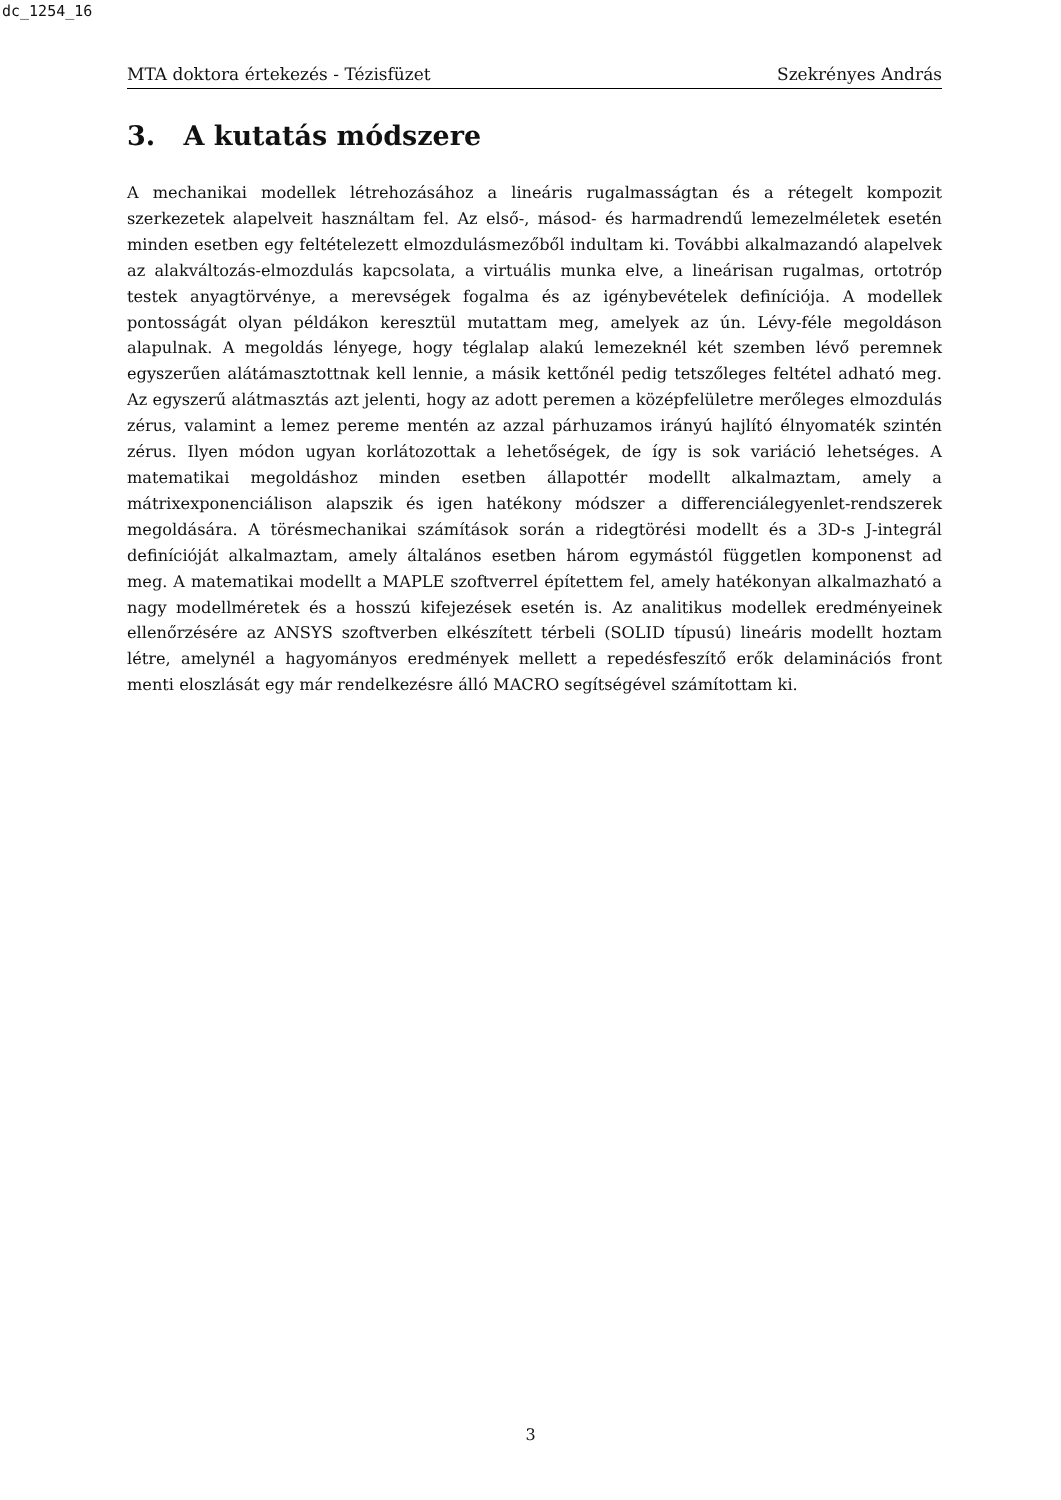dc_1254_16
MTA doktora értekezés - Tézisfüzet Szekrényes András
3. A kutatás módszere
A mechanikai modellek létrehozásához a lineáris rugalmasságtan és a rétegelt kompozit szerkezetek alapelveit használtam fel. Az első-, másod- és harmadrendű lemezelméletek esetén minden esetben egy feltételezett elmozdulásmezőből indultam ki. További alkalmazandó alapelvek az alakváltozás-elmozdulás kapcsolata, a virtuális munka elve, a lineárisan rugalmas, ortotróp testek anyagtörvénye, a merevségek fogalma és az igénybevételek definíciója. A modellek pontosságát olyan példákon keresztül mutattam meg, amelyek az ún. Lévy-féle megoldáson alapulnak. A megoldás lényege, hogy téglalap alakú lemezeknél két szemben lévő peremnek egyszerűen alátámasztottnak kell lennie, a másik kettőnél pedig tetszőleges feltétel adható meg. Az egyszerű alátmasztás azt jelenti, hogy az adott peremen a középfelületre merőleges elmozdulás zérus, valamint a lemez pereme mentén az azzal párhuzamos irányú hajlító élnyomaték szintén zérus. Ilyen módon ugyan korlátozottak a lehetőségek, de így is sok variáció lehetséges. A matematikai megoldáshoz minden esetben állapottér modellt alkalmaztam, amely a mátrixexponenciálison alapszik és igen hatékony módszer a differenciálegyenlet-rendszerek megoldására. A törésmechanikai számítások során a ridegtörési modellt és a 3D-s J-integrál definícióját alkalmaztam, amely általános esetben három egymástól független komponenst ad meg. A matematikai modellt a MAPLE szoftverrel építettem fel, amely hatékonyan alkalmazható a nagy modellméretek és a hosszú kifejezések esetén is. Az analitikus modellek eredményeinek ellenőrzésére az ANSYS szoftverben elkészített térbeli (SOLID típusú) lineáris modellt hoztam létre, amelynél a hagyományos eredmények mellett a repedésfeszítő erők delaminációs front menti eloszlását egy már rendelkezésre álló MACRO segítségével számítottam ki.
3